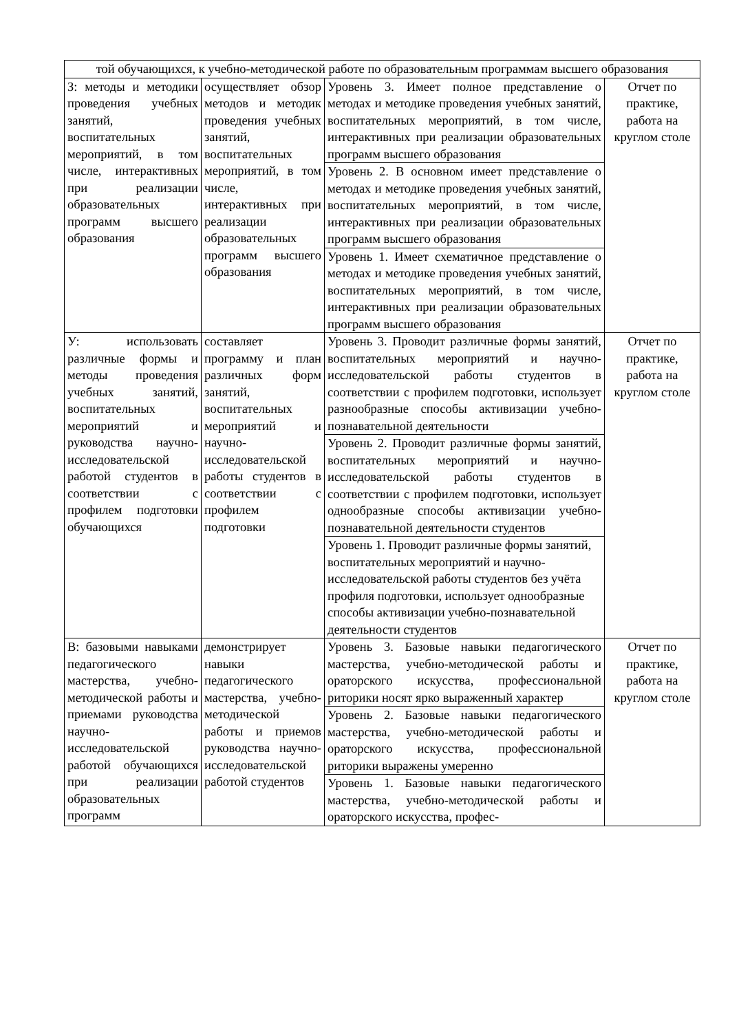| той обучающихся, к учебно-методической работе по образовательным программам высшего образования | | | |
| З: методы и методики проведения учебных занятий, воспитательных мероприятий, в том числе, интерактивных при реализации образовательных программ высшего образования | осуществляет обзор методов и методик проведения учебных занятий, воспитательных мероприятий, в том числе, интерактивных при реализации образовательных программ высшего образования | Уровень 3. Имеет полное представление о методах и методике проведения учебных занятий, воспитательных мероприятий, в том числе, интерактивных при реализации образовательных программ высшего образования | Отчет по практике, работа на круглом столе |
| | | Уровень 2. В основном имеет представление о методах и методике проведения учебных занятий, воспитательных мероприятий, в том числе, интерактивных при реализации образовательных программ высшего образования | |
| | | Уровень 1. Имеет схематичное представление о методах и методике проведения учебных занятий, воспитательных мероприятий, в том числе, интерактивных при реализации образовательных программ высшего образования | |
| У: использовать различные формы и методы проведения учебных занятий, воспитательных мероприятий и руководства научно-исследовательской работой студентов в соответствии с профилем подготовки обучающихся | составляет программу и план различных форм занятий, воспитательных мероприятий и научно-исследовательской работы студентов в соответствии с профилем подготовки | Уровень 3. Проводит различные формы занятий, воспитательных мероприятий и научно-исследовательской работы студентов в соответствии с профилем подготовки, использует разнообразные способы активизации учебно-познавательной деятельности | Отчет по практике, работа на круглом столе |
| | | Уровень 2. Проводит различные формы занятий, воспитательных мероприятий и научно-исследовательской работы студентов в соответствии с профилем подготовки, использует однообразные способы активизации учебно-познавательной деятельности студентов | |
| | | Уровень 1. Проводит различные формы занятий, воспитательных мероприятий и научно-исследовательской работы студентов без учёта профиля подготовки, использует однообразные способы активизации учебно-познавательной деятельности студентов | |
| В: базовыми навыками педагогического мастерства, учебно-методической работы и приемами руководства научно-исследовательской работой обучающихся при реализации образовательных программ | демонстрирует навыки педагогического мастерства, учебно-методической работы и приемов руководства научно-исследовательской работой студентов | Уровень 3. Базовые навыки педагогического мастерства, учебно-методической работы и ораторского искусства, профессиональной риторики носят ярко выраженный характер | Отчет по практике, работа на круглом столе |
| | | Уровень 2. Базовые навыки педагогического мастерства, учебно-методической работы и ораторского искусства, профессиональной риторики выражены умеренно | |
| | | Уровень 1. Базовые навыки педагогического мастерства, учебно-методической работы и ораторского искусства, профес- | |